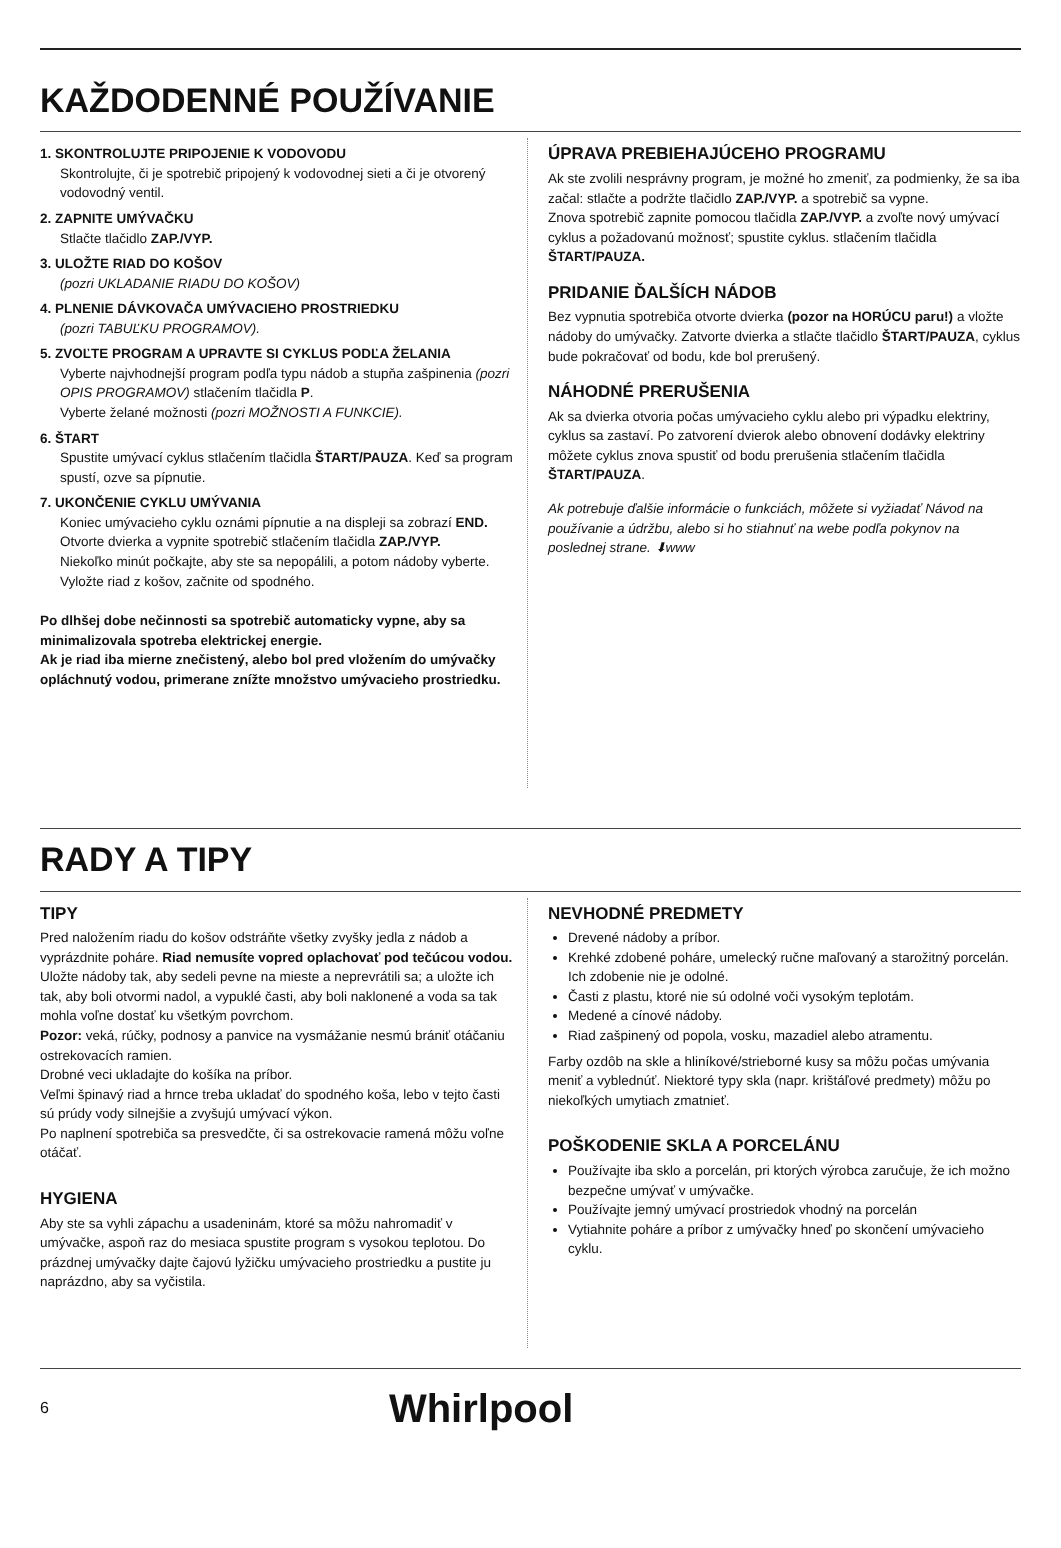KAŽDODENNÉ POUŽÍVANIE
1. SKONTROLUJTE PRIPOJENIE K VODOVODU
Skontrolujte, či je spotrebič pripojený k vodovodnej sieti a či je otvorený vodovodný ventil.
2. ZAPNITE UMÝVAČKU
Stlačte tlačidlo ZAP./VYP.
3. ULOŽTE RIAD DO KOŠOV
(pozri UKLADANIE RIADU DO KOŠOV)
4. PLNENIE DÁVKOVAČA UMÝVACIEHO PROSTRIEDKU
(pozri TABUĽKU PROGRAMOV).
5. ZVOĽTE PROGRAM A UPRAVTE SI CYKLUS PODĽA ŽELANIA
Vyberte najvhodnejší program podľa typu nádob a stupňa zašpinenia (pozri OPIS PROGRAMOV) stlačením tlačidla P.
Vyberte želané možnosti (pozri MOŽNOSTI A FUNKCIE).
6. ŠTART
Spustite umývací cyklus stlačením tlačidla ŠTART/PAUZA. Keď sa program spustí, ozve sa pípnutie.
7. UKONČENIE CYKLU UMÝVANIA
Koniec umývacieho cyklu oznámi pípnutie a na displeji sa zobrazí END. Otvorte dvierka a vypnite spotrebič stlačením tlačidla ZAP./VYP.
Niekoľko minút počkajte, aby ste sa nepopálili, a potom nádoby vyberte.
Vyložte riad z košov, začnite od spodného.
Po dlhšej dobe nečinnosti sa spotrebič automaticky vypne, aby sa minimalizovala spotreba elektrickej energie.
Ak je riad iba mierne znečistený, alebo bol pred vložením do umývačky opláchnutý vodou, primerane znížte množstvo umývacieho prostriedku.
ÚPRAVA PREBIEHAJÚCEHO PROGRAMU
Ak ste zvolili nesprávny program, je možné ho zmeniť, za podmienky, že sa iba začal: stlačte a podržte tlačidlo ZAP./VYP. a spotrebič sa vypne.
Znova spotrebič zapnite pomocou tlačidla ZAP./VYP. a zvoľte nový umývací cyklus a požadovanú možnosť; spustite cyklus. stlačením tlačidla ŠTART/PAUZA.
PRIDANIE ĎALŠÍCH NÁDOB
Bez vypnutia spotrebiča otvorte dvierka (pozor na HORÚCU paru!) a vložte nádoby do umývačky. Zatvorte dvierka a stlačte tlačidlo ŠTART/PAUZA, cyklus bude pokračovať od bodu, kde bol prerušený.
NÁHODNÉ PRERUŠENIA
Ak sa dvierka otvoria počas umývacieho cyklu alebo pri výpadku elektriny, cyklus sa zastaví. Po zatvorení dvierok alebo obnovení dodávky elektriny môžete cyklus znova spustiť od bodu prerušenia stlačením tlačidla ŠTART/PAUZA.
Ak potrebuje ďalšie informácie o funkciách, môžete si vyžiadať Návod na používanie a údržbu, alebo si ho stiahnuť na webe podľa pokynov na poslednej strane. ⬇www
RADY A TIPY
TIPY
Pred naložením riadu do košov odstráňte všetky zvyšky jedla z nádob a vyprázdnite poháre. Riad nemusíte vopred oplachovať pod tečúcou vodou.
Uložte nádoby tak, aby sedeli pevne na mieste a neprevrátili sa; a uložte ich tak, aby boli otvormi nadol, a vypuklé časti, aby boli naklonené a voda sa tak mohla voľne dostať ku všetkým povrchom.
Pozor: veká, rúčky, podnosy a panvice na vysmážanie nesmú brániť otáčaniu ostrekovacích ramien.
Drobné veci ukladajte do košíka na príbor.
Veľmi špinavý riad a hrnce treba ukladať do spodného koša, lebo v tejto časti sú prúdy vody silnejšie a zvyšujú umývací výkon.
Po naplnení spotrebiča sa presvedčte, či sa ostrekovacie ramená môžu voľne otáčať.
HYGIENA
Aby ste sa vyhli zápachu a usadeninám, ktoré sa môžu nahromadiť v umývačke, aspoň raz do mesiaca spustite program s vysokou teplotou. Do prázdnej umývačky dajte čajovú lyžičku umývacieho prostriedku a pustite ju naprázdno, aby sa vyčistila.
NEVHODNÉ PREDMETY
Drevené nádoby a príbor.
Krehké zdobené poháre, umelecký ručne maľovaný a starožitný porcelán. Ich zdobenie nie je odolné.
Časti z plastu, ktoré nie sú odolné voči vysokým teplotám.
Medené a cínové nádoby.
Riad zašpinený od popola, vosku, mazadiel alebo atramentu.
Farby ozdôb na skle a hliníkové/strieborné kusy sa môžu počas umývania meniť a vyblednúť. Niektoré typy skla (napr. krištáľové predmety) môžu po niekoľkých umytiach zmatnieť.
POŠKODENIE SKLA A PORCELÁNU
Používajte iba sklo a porcelán, pri ktorých výrobca zaručuje, že ich možno bezpečne umývať v umývačke.
Používajte jemný umývací prostriedok vhodný na porcelán
Vytiahnite poháre a príbor z umývačky hneď po skončení umývacieho cyklu.
6 Whirlpool